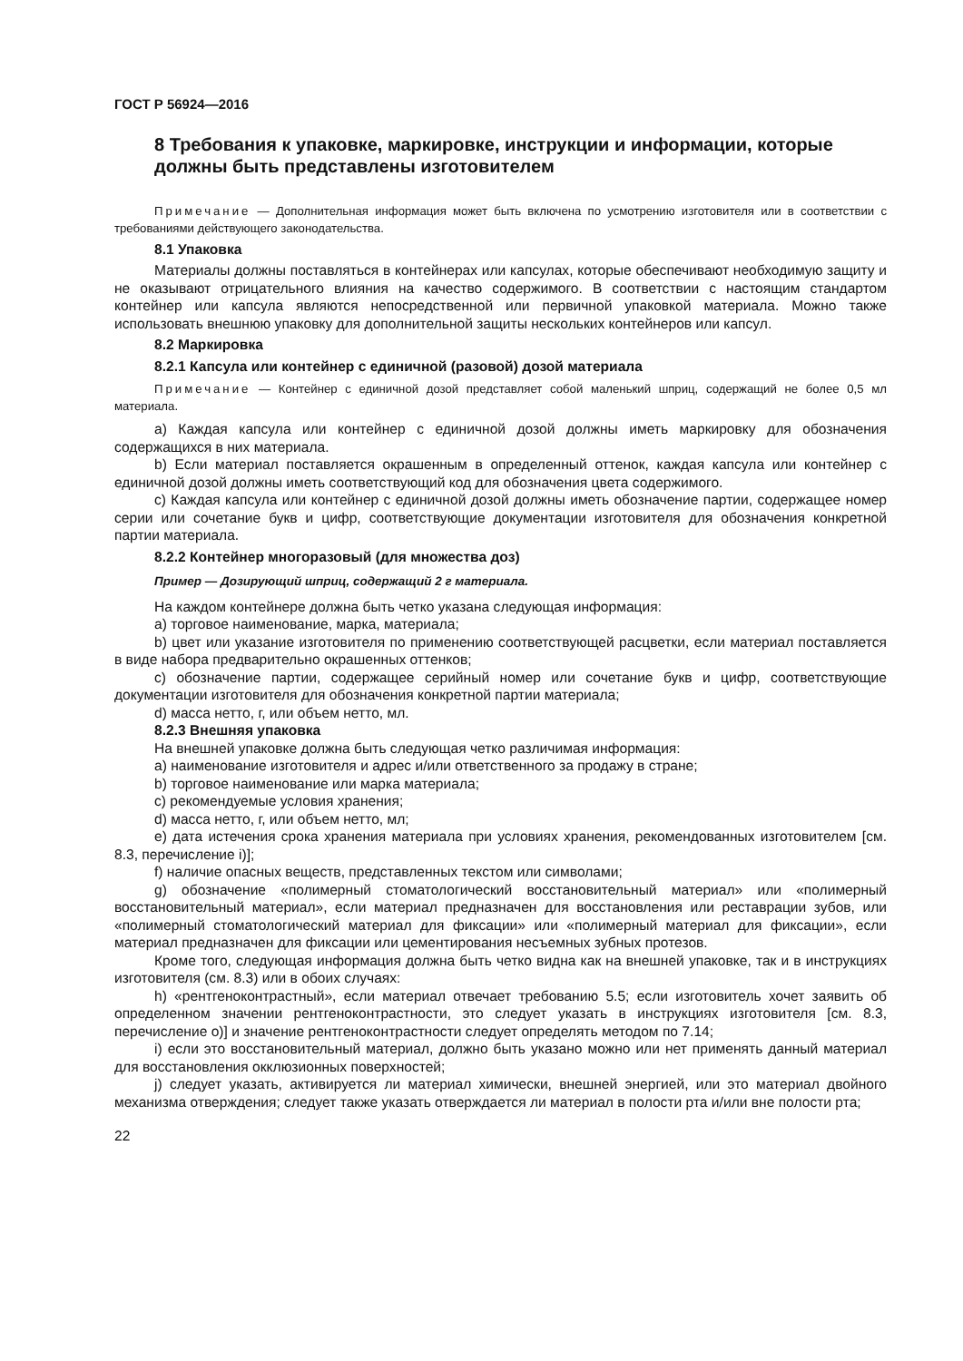ГОСТ Р 56924—2016
8 Требования к упаковке, маркировке, инструкции и информации, которые должны быть представлены изготовителем
Примечание — Дополнительная информация может быть включена по усмотрению изготовителя или в соответствии с требованиями действующего законодательства.
8.1 Упаковка
Материалы должны поставляться в контейнерах или капсулах, которые обеспечивают необходимую защиту и не оказывают отрицательного влияния на качество содержимого. В соответствии с настоящим стандартом контейнер или капсула являются непосредственной или первичной упаковкой материала. Можно также использовать внешнюю упаковку для дополнительной защиты нескольких контейнеров или капсул.
8.2 Маркировка
8.2.1 Капсула или контейнер с единичной (разовой) дозой материала
Примечание — Контейнер с единичной дозой представляет собой маленький шприц, содержащий не более 0,5 мл материала.
a) Каждая капсула или контейнер с единичной дозой должны иметь маркировку для обозначения содержащихся в них материала.
b) Если материал поставляется окрашенным в определенный оттенок, каждая капсула или контейнер с единичной дозой должны иметь соответствующий код для обозначения цвета содержимого.
c) Каждая капсула или контейнер с единичной дозой должны иметь обозначение партии, содержащее номер серии или сочетание букв и цифр, соответствующие документации изготовителя для обозначения конкретной партии материала.
8.2.2 Контейнер многоразовый (для множества доз)
Пример — Дозирующий шприц, содержащий 2 г материала.
На каждом контейнере должна быть четко указана следующая информация:
a) торговое наименование, марка, материала;
b) цвет или указание изготовителя по применению соответствующей расцветки, если материал поставляется в виде набора предварительно окрашенных оттенков;
c) обозначение партии, содержащее серийный номер или сочетание букв и цифр, соответствующие документации изготовителя для обозначения конкретной партии материала;
d) масса нетто, г, или объем нетто, мл.
8.2.3 Внешняя упаковка
На внешней упаковке должна быть следующая четко различимая информация:
a) наименование изготовителя и адрес и/или ответственного за продажу в стране;
b) торговое наименование или марка материала;
c) рекомендуемые условия хранения;
d) масса нетто, г, или объем нетто, мл;
e) дата истечения срока хранения материала при условиях хранения, рекомендованных изготовителем [см. 8.3, перечисление i)];
f) наличие опасных веществ, представленных текстом или символами;
g) обозначение «полимерный стоматологический восстановительный материал» или «полимерный восстановительный материал», если материал предназначен для восстановления или реставрации зубов, или «полимерный стоматологический материал для фиксации» или «полимерный материал для фиксации», если материал предназначен для фиксации или цементирования несъемных зубных протезов.
Кроме того, следующая информация должна быть четко видна как на внешней упаковке, так и в инструкциях изготовителя (см. 8.3) или в обоих случаях:
h) «рентгеноконтрастный», если материал отвечает требованию 5.5; если изготовитель хочет заявить об определенном значении рентгеноконтрастности, это следует указать в инструкциях изготовителя [см. 8.3, перечисление o)] и значение рентгеноконтрастности следует определять методом по 7.14;
i) если это восстановительный материал, должно быть указано можно или нет применять данный материал для восстановления окклюзионных поверхностей;
j) следует указать, активируется ли материал химически, внешней энергией, или это материал двойного механизма отверждения; следует также указать отверждается ли материал в полости рта и/или вне полости рта;
22